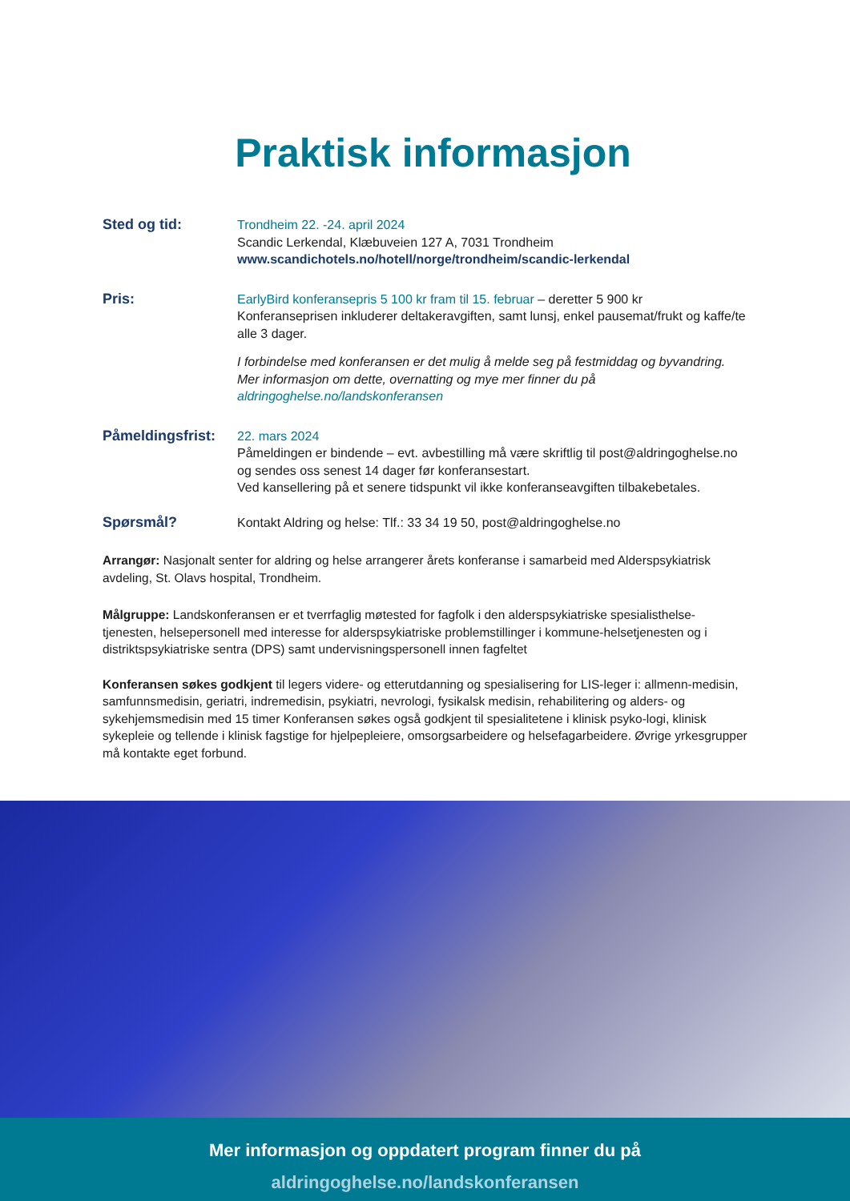Praktisk informasjon
Sted og tid: Trondheim 22. -24. april 2024
Scandic Lerkendal, Klæbuveien 127 A, 7031 Trondheim
www.scandichotels.no/hotell/norge/trondheim/scandic-lerkendal
Pris: EarlyBird konferansepris 5 100 kr fram til 15. februar – deretter 5 900 kr
Konferanseprisen inkluderer deltakeravgiften, samt lunsj, enkel pausemat/frukt og kaffe/te alle 3 dager.
I forbindelse med konferansen er det mulig å melde seg på festmiddag og byvandring. Mer informasjon om dette, overnatting og mye mer finner du på aldringoghelse.no/landskonferansen
Påmeldingsfrist:
22. mars 2024
Påmeldingen er bindende – evt. avbestilling må være skriftlig til post@aldringoghelse.no og sendes oss senest 14 dager før konferansestart.
Ved kansellering på et senere tidspunkt vil ikke konferanseavgiften tilbakebetales.
Spørsmål? Kontakt Aldring og helse: Tlf.: 33 34 19 50, post@aldringoghelse.no
Arrangør: Nasjonalt senter for aldring og helse arrangerer årets konferanse i samarbeid med Alderspsykiatrisk avdeling, St. Olavs hospital, Trondheim.
Målgruppe: Landskonferansen er et tverrfaglig møtested for fagfolk i den alderspsykiatriske spesialisthelse-tjenesten, helsepersonell med interesse for alderspsykiatriske problemstillinger i kommune-helsetjenesten og i distriktspsykiatriske sentra (DPS) samt undervisningspersonell innen fagfeltet
Konferansen søkes godkjent til legers videre- og etterutdanning og spesialisering for LIS-leger i: allmenn-medisin, samfunnsmedisin, geriatri, indremedisin, psykiatri, nevrologi, fysikalsk medisin, rehabilitering og alders- og sykehjemsmedisin med 15 timer Konferansen søkes også godkjent til spesialitetene i klinisk psyko-logi, klinisk sykepleie og tellende i klinisk fagstige for hjelpepleiere, omsorgsarbeidere og helsefagarbeidere. Øvrige yrkesgrupper må kontakte eget forbund.
Mer informasjon og oppdatert program finner du på
aldringoghelse.no/landskonferansen